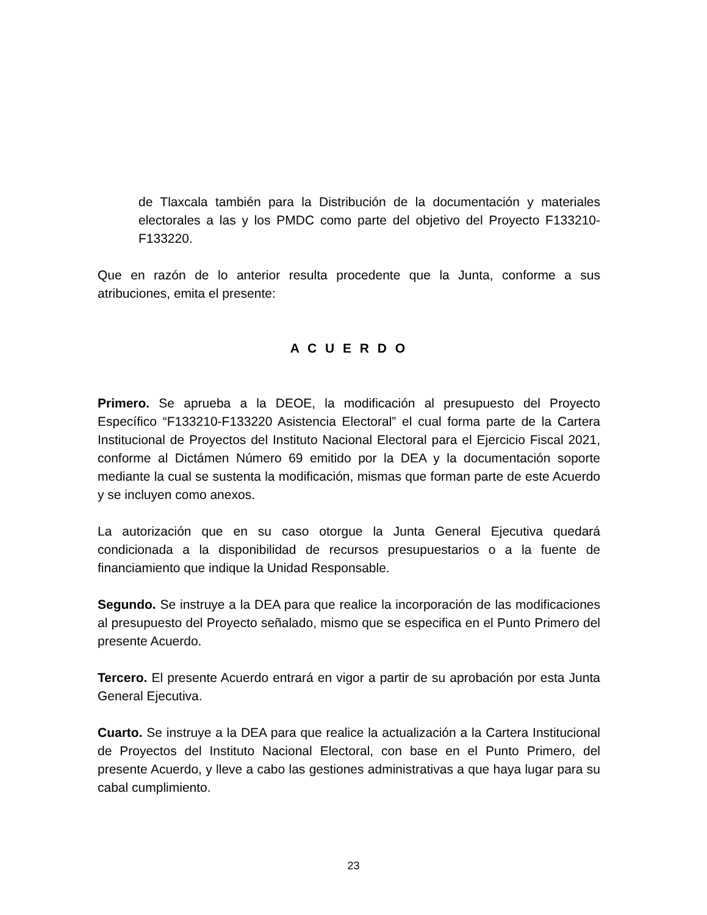de Tlaxcala también para la Distribución de la documentación y materiales electorales a las y los PMDC como parte del objetivo del Proyecto F133210-F133220.
Que en razón de lo anterior resulta procedente que la Junta, conforme a sus atribuciones, emita el presente:
A C U E R D O
Primero. Se aprueba a la DEOE, la modificación al presupuesto del Proyecto Específico “F133210-F133220 Asistencia Electoral” el cual forma parte de la Cartera Institucional de Proyectos del Instituto Nacional Electoral para el Ejercicio Fiscal 2021, conforme al Dictámen Número 69 emitido por la DEA y la documentación soporte mediante la cual se sustenta la modificación, mismas que forman parte de este Acuerdo y se incluyen como anexos.
La autorización que en su caso otorgue la Junta General Ejecutiva quedará condicionada a la disponibilidad de recursos presupuestarios o a la fuente de financiamiento que indique la Unidad Responsable.
Segundo. Se instruye a la DEA para que realice la incorporación de las modificaciones al presupuesto del Proyecto señalado, mismo que se especifica en el Punto Primero del presente Acuerdo.
Tercero. El presente Acuerdo entrará en vigor a partir de su aprobación por esta Junta General Ejecutiva.
Cuarto. Se instruye a la DEA para que realice la actualización a la Cartera Institucional de Proyectos del Instituto Nacional Electoral, con base en el Punto Primero, del presente Acuerdo, y lleve a cabo las gestiones administrativas a que haya lugar para su cabal cumplimiento.
23